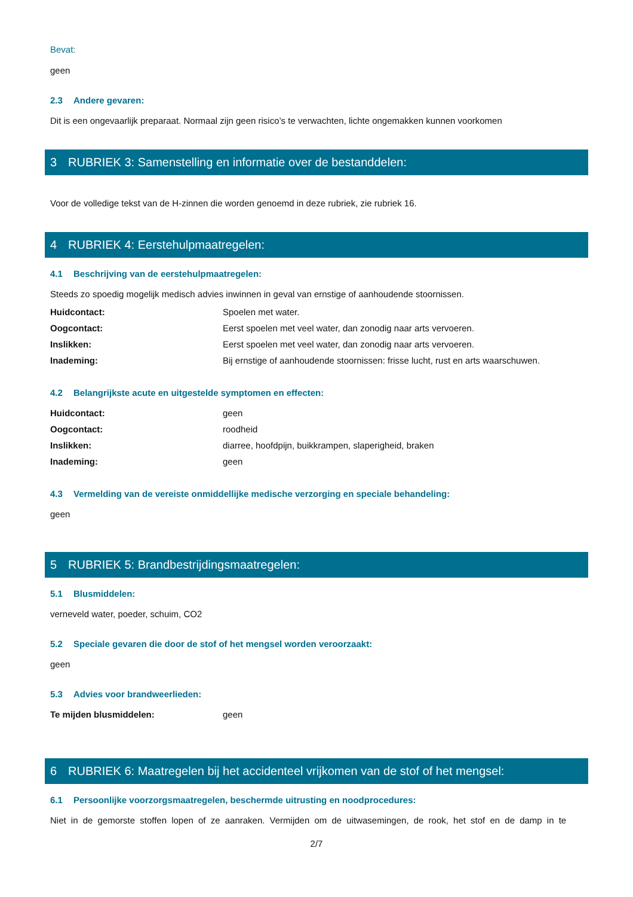Bevat:
geen
2.3 Andere gevaren:
Dit is een ongevaarlijk preparaat. Normaal zijn geen risico’s te verwachten, lichte ongemakken kunnen voorkomen
3 RUBRIEK 3: Samenstelling en informatie over de bestanddelen:
Voor de volledige tekst van de H-zinnen die worden genoemd in deze rubriek, zie rubriek 16.
4 RUBRIEK 4: Eerstehulpmaatregelen:
4.1 Beschrijving van de eerstehulpmaatregelen:
Steeds zo spoedig mogelijk medisch advies inwinnen in geval van ernstige of aanhoudende stoornissen.
Huidcontact: Spoelen met water.
Oogcontact: Eerst spoelen met veel water, dan zonodig naar arts vervoeren.
Inslikken: Eerst spoelen met veel water, dan zonodig naar arts vervoeren.
Inademing: Bij ernstige of aanhoudende stoornissen: frisse lucht, rust en arts waarschuwen.
4.2 Belangrijkste acute en uitgestelde symptomen en effecten:
Huidcontact: geen
Oogcontact: roodheid
Inslikken: diarree, hoofdpijn, buikkrampen, slaperigheid, braken
Inademing: geen
4.3 Vermelding van de vereiste onmiddellijke medische verzorging en speciale behandeling:
geen
5 RUBRIEK 5: Brandbestrijdingsmaatregelen:
5.1 Blusmiddelen:
verneveld water, poeder, schuim, CO2
5.2 Speciale gevaren die door de stof of het mengsel worden veroorzaakt:
geen
5.3 Advies voor brandweerlieden:
Te mijden blusmiddelen: geen
6 RUBRIEK 6: Maatregelen bij het accidenteel vrijkomen van de stof of het mengsel:
6.1 Persoonlijke voorzorgsmaatregelen, beschermde uitrusting en noodprocedures:
Niet in de gemorste stoffen lopen of ze aanraken. Vermijden om de uitwasemingen, de rook, het stof en de damp in te
2/7